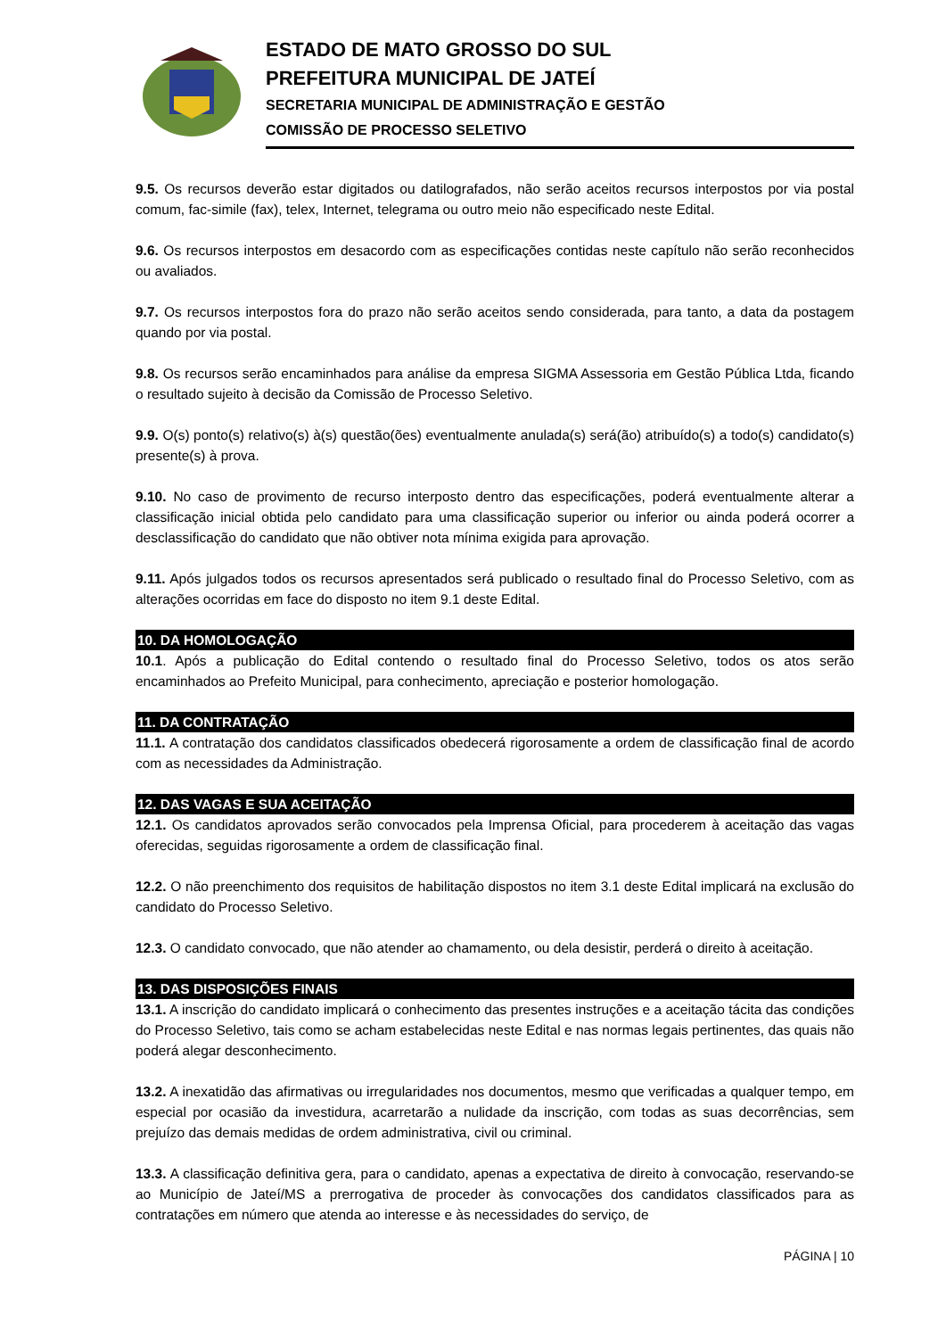ESTADO DE MATO GROSSO DO SUL
PREFEITURA MUNICIPAL DE JATEÍ
SECRETARIA MUNICIPAL DE ADMINISTRAÇÃO E GESTÃO
COMISSÃO DE PROCESSO SELETIVO
9.5. Os recursos deverão estar digitados ou datilografados, não serão aceitos recursos interpostos por via postal comum, fac-simile (fax), telex, Internet, telegrama ou outro meio não especificado neste Edital.
9.6. Os recursos interpostos em desacordo com as especificações contidas neste capítulo não serão reconhecidos ou avaliados.
9.7. Os recursos interpostos fora do prazo não serão aceitos sendo considerada, para tanto, a data da postagem quando por via postal.
9.8. Os recursos serão encaminhados para análise da empresa SIGMA Assessoria em Gestão Pública Ltda, ficando o resultado sujeito à decisão da Comissão de Processo Seletivo.
9.9. O(s) ponto(s) relativo(s) à(s) questão(ões) eventualmente anulada(s) será(ão) atribuído(s) a todo(s) candidato(s) presente(s) à prova.
9.10. No caso de provimento de recurso interposto dentro das especificações, poderá eventualmente alterar a classificação inicial obtida pelo candidato para uma classificação superior ou inferior ou ainda poderá ocorrer a desclassificação do candidato que não obtiver nota mínima exigida para aprovação.
9.11. Após julgados todos os recursos apresentados será publicado o resultado final do Processo Seletivo, com as alterações ocorridas em face do disposto no item 9.1 deste Edital.
10. DA HOMOLOGAÇÃO
10.1. Após a publicação do Edital contendo o resultado final do Processo Seletivo, todos os atos serão encaminhados ao Prefeito Municipal, para conhecimento, apreciação e posterior homologação.
11. DA CONTRATAÇÃO
11.1. A contratação dos candidatos classificados obedecerá rigorosamente a ordem de classificação final de acordo com as necessidades da Administração.
12. DAS VAGAS E SUA ACEITAÇÃO
12.1. Os candidatos aprovados serão convocados pela Imprensa Oficial, para procederem à aceitação das vagas oferecidas, seguidas rigorosamente a ordem de classificação final.
12.2. O não preenchimento dos requisitos de habilitação dispostos no item 3.1 deste Edital implicará na exclusão do candidato do Processo Seletivo.
12.3. O candidato convocado, que não atender ao chamamento, ou dela desistir, perderá o direito à aceitação.
13. DAS DISPOSIÇÕES FINAIS
13.1. A inscrição do candidato implicará o conhecimento das presentes instruções e a aceitação tácita das condições do Processo Seletivo, tais como se acham estabelecidas neste Edital e nas normas legais pertinentes, das quais não poderá alegar desconhecimento.
13.2. A inexatidão das afirmativas ou irregularidades nos documentos, mesmo que verificadas a qualquer tempo, em especial por ocasião da investidura, acarretarão a nulidade da inscrição, com todas as suas decorrências, sem prejuízo das demais medidas de ordem administrativa, civil ou criminal.
13.3. A classificação definitiva gera, para o candidato, apenas a expectativa de direito à convocação, reservando-se ao Município de Jateí/MS a prerrogativa de proceder às convocações dos candidatos classificados para as contratações em número que atenda ao interesse e às necessidades do serviço, de
PÁGINA | 10